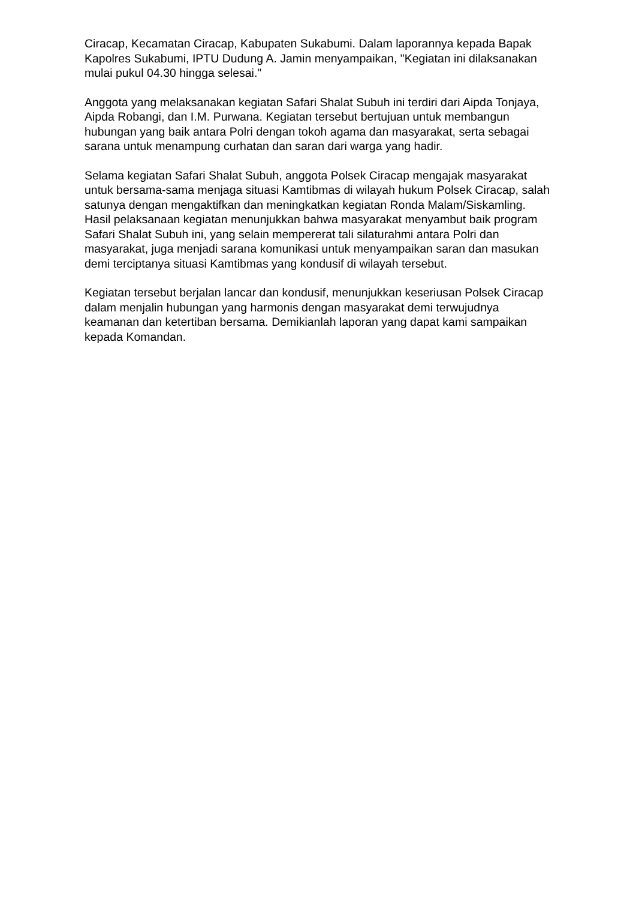Ciracap, Kecamatan Ciracap, Kabupaten Sukabumi. Dalam laporannya kepada Bapak Kapolres Sukabumi, IPTU Dudung A. Jamin menyampaikan, "Kegiatan ini dilaksanakan mulai pukul 04.30 hingga selesai."
Anggota yang melaksanakan kegiatan Safari Shalat Subuh ini terdiri dari Aipda Tonjaya, Aipda Robangi, dan I.M. Purwana. Kegiatan tersebut bertujuan untuk membangun hubungan yang baik antara Polri dengan tokoh agama dan masyarakat, serta sebagai sarana untuk menampung curhatan dan saran dari warga yang hadir.
Selama kegiatan Safari Shalat Subuh, anggota Polsek Ciracap mengajak masyarakat untuk bersama-sama menjaga situasi Kamtibmas di wilayah hukum Polsek Ciracap, salah satunya dengan mengaktifkan dan meningkatkan kegiatan Ronda Malam/Siskamling. Hasil pelaksanaan kegiatan menunjukkan bahwa masyarakat menyambut baik program Safari Shalat Subuh ini, yang selain mempererat tali silaturahmi antara Polri dan masyarakat, juga menjadi sarana komunikasi untuk menyampaikan saran dan masukan demi terciptanya situasi Kamtibmas yang kondusif di wilayah tersebut.
Kegiatan tersebut berjalan lancar dan kondusif, menunjukkan keseriusan Polsek Ciracap dalam menjalin hubungan yang harmonis dengan masyarakat demi terwujudnya keamanan dan ketertiban bersama. Demikianlah laporan yang dapat kami sampaikan kepada Komandan.